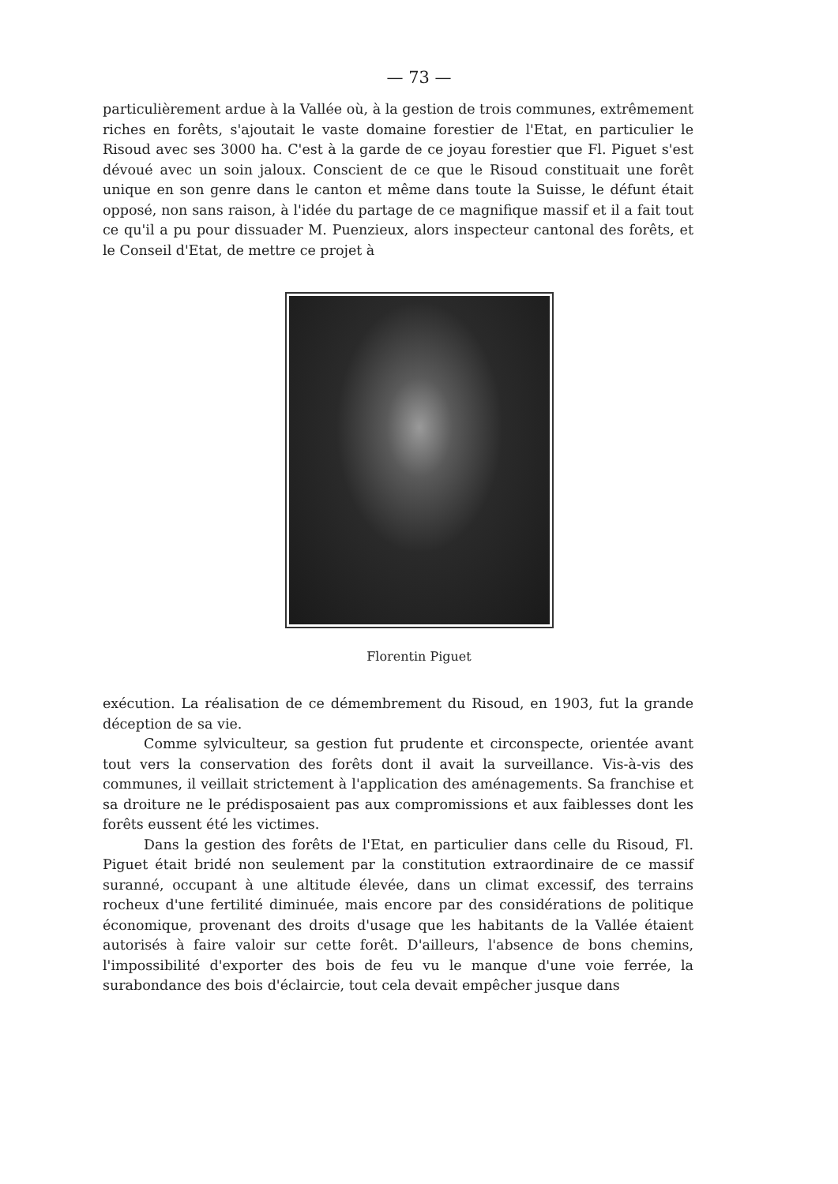— 73 —
particulièrement ardue à la Vallée où, à la gestion de trois communes, extrêmement riches en forêts, s'ajoutait le vaste domaine forestier de l'Etat, en particulier le Risoud avec ses 3000 ha. C'est à la garde de ce joyau forestier que Fl. Piguet s'est dévoué avec un soin jaloux. Conscient de ce que le Risoud constituait une forêt unique en son genre dans le canton et même dans toute la Suisse, le défunt était opposé, non sans raison, à l'idée du partage de ce magnifique massif et il a fait tout ce qu'il a pu pour dissuader M. Puenzieux, alors inspecteur cantonal des forêts, et le Conseil d'Etat, de mettre ce projet à
Florentin Piguet
exécution. La réalisation de ce démembrement du Risoud, en 1903, fut la grande déception de sa vie.
Comme sylviculteur, sa gestion fut prudente et circonspecte, orientée avant tout vers la conservation des forêts dont il avait la surveillance. Vis-à-vis des communes, il veillait strictement à l'application des aménagements. Sa franchise et sa droiture ne le prédisposaient pas aux compromissions et aux faiblesses dont les forêts eussent été les victimes.
Dans la gestion des forêts de l'Etat, en particulier dans celle du Risoud, Fl. Piguet était bridé non seulement par la constitution extraordinaire de ce massif suranné, occupant à une altitude élevée, dans un climat excessif, des terrains rocheux d'une fertilité diminuée, mais encore par des considérations de politique économique, provenant des droits d'usage que les habitants de la Vallée étaient autorisés à faire valoir sur cette forêt. D'ailleurs, l'absence de bons chemins, l'impossibilité d'exporter des bois de feu vu le manque d'une voie ferrée, la surabondance des bois d'éclaircie, tout cela devait empêcher jusque dans